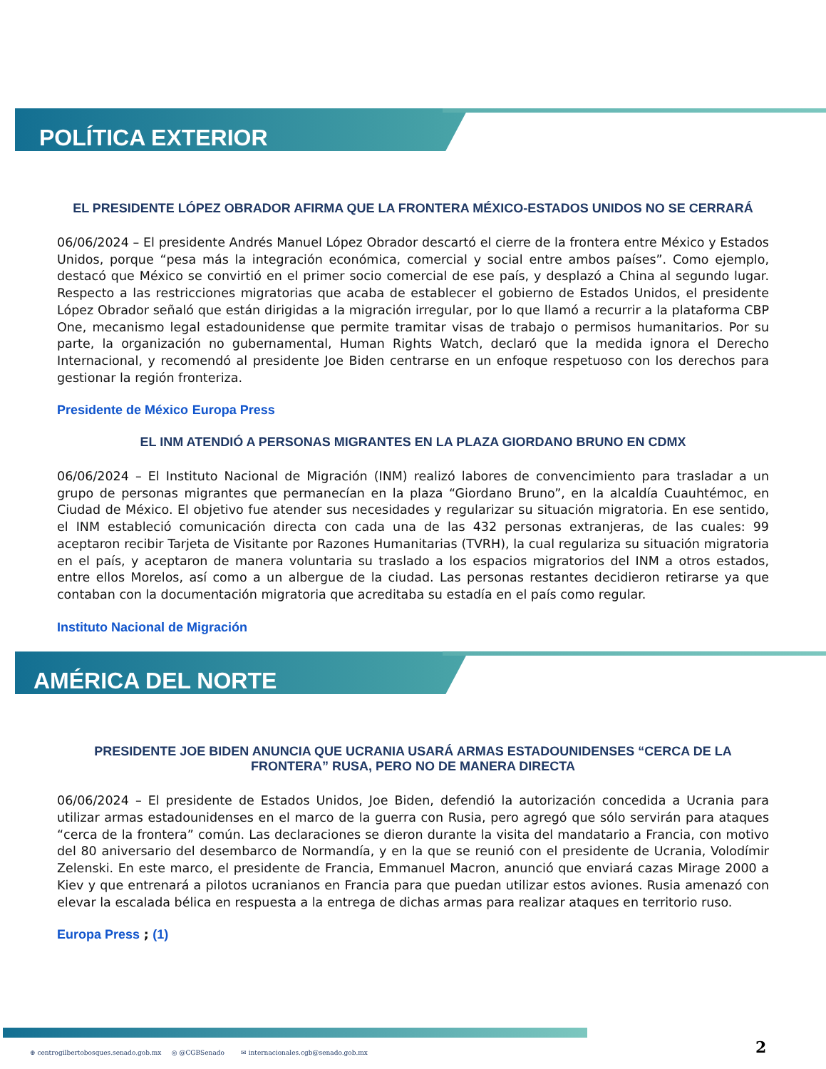POLÍTICA EXTERIOR
EL PRESIDENTE LÓPEZ OBRADOR AFIRMA QUE LA FRONTERA MÉXICO-ESTADOS UNIDOS NO SE CERRARÁ
06/06/2024 – El presidente Andrés Manuel López Obrador descartó el cierre de la frontera entre México y Estados Unidos, porque “pesa más la integración económica, comercial y social entre ambos países”. Como ejemplo, destacó que México se convirtió en el primer socio comercial de ese país, y desplazó a China al segundo lugar. Respecto a las restricciones migratorias que acaba de establecer el gobierno de Estados Unidos, el presidente López Obrador señaló que están dirigidas a la migración irregular, por lo que llamó a recurrir a la plataforma CBP One, mecanismo legal estadounidense que permite tramitar visas de trabajo o permisos humanitarios. Por su parte, la organización no gubernamental, Human Rights Watch, declaró que la medida ignora el Derecho Internacional, y recomendó al presidente Joe Biden centrarse en un enfoque respetuoso con los derechos para gestionar la región fronteriza.
Presidente de México Europa Press
EL INM ATENDIÓ A PERSONAS MIGRANTES EN LA PLAZA GIORDANO BRUNO EN CDMX
06/06/2024 – El Instituto Nacional de Migración (INM) realizó labores de convencimiento para trasladar a un grupo de personas migrantes que permanecían en la plaza “Giordano Bruno”, en la alcaldía Cuauhtémoc, en Ciudad de México. El objetivo fue atender sus necesidades y regularizar su situación migratoria. En ese sentido, el INM estableció comunicación directa con cada una de las 432 personas extranjeras, de las cuales: 99 aceptaron recibir Tarjeta de Visitante por Razones Humanitarias (TVRH), la cual regulariza su situación migratoria en el país, y aceptaron de manera voluntaria su traslado a los espacios migratorios del INM a otros estados, entre ellos Morelos, así como a un albergue de la ciudad. Las personas restantes decidieron retirarse ya que contaban con la documentación migratoria que acreditaba su estadía en el país como regular.
Instituto Nacional de Migración
AMÉRICA DEL NORTE
PRESIDENTE JOE BIDEN ANUNCIA QUE UCRANIA USARÁ ARMAS ESTADOUNIDENSES “CERCA DE LA FRONTERA” RUSA, PERO NO DE MANERA DIRECTA
06/06/2024 – El presidente de Estados Unidos, Joe Biden, defendió la autorización concedida a Ucrania para utilizar armas estadounidenses en el marco de la guerra con Rusia, pero agregó que sólo servirán para ataques “cerca de la frontera” común. Las declaraciones se dieron durante la visita del mandatario a Francia, con motivo del 80 aniversario del desembarco de Normandía, y en la que se reunió con el presidente de Ucrania, Volodímir Zelenski. En este marco, el presidente de Francia, Emmanuel Macron, anunció que enviará cazas Mirage 2000 a Kiev y que entrenará a pilotos ucranianos en Francia para que puedan utilizar estos aviones. Rusia amenazó con elevar la escalada bélica en respuesta a la entrega de dichas armas para realizar ataques en territorio ruso.
Europa Press ; (1)
⊕ centrogilbertobosques.senado.gob.mx ◎ @CGBSenado ✉ internacionales.cgb@senado.gob.mx
2